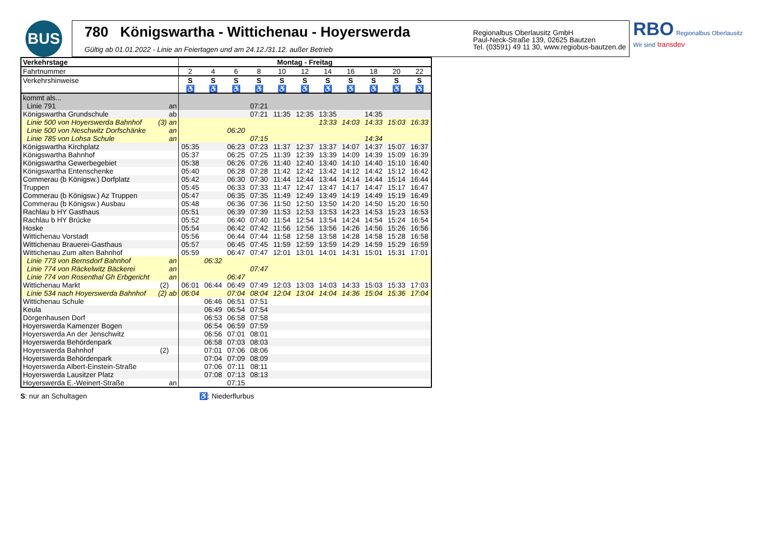BUS
780 Königswartha - Wittichenau - Hoyerswerda
Gültig ab 01.01.2022 - Linie an Feiertagen und am 24.12./31.12. außer Betrieb
Regionalbus Oberlausitz GmbH
Paul-Neck-Straße 139, 02625 Bautzen
Tel. (03591) 49 11 30, www.regiobus-bautzen.de
RBO Regionalbus Oberlausitz
Wir sind transdev
| Verkehrstage | Montag - Freitag | | | | | | | | | | |
| --- | --- | --- | --- | --- | --- | --- | --- | --- | --- | --- | --- |
| Fahrtnummer | 2 | 4 | 6 | 8 | 10 | 12 | 14 | 16 | 18 | 20 | 22 |
| Verkehrshinweise | S | S | S | S | S | S | S | S | S | S | S |
| | ♿ | ♿ | ♿ | ♿ | ♿ | ♿ | ♿ | ♿ | ♿ | ♿ | ♿ |
| kommt als... | | | | | | | | | | | |
| Linie 791 an | | | | 07:21 | | | | | | | |
| Königswartha Grundschule ab | | | | 07:21 | 11:35 | 12:35 | 13:35 | | 14:35 | | |
| Linie 500 von Hoyerswerda Bahnhof (3) an | | | | | | | 13:33 | 14:03 | 14:33 | 15:03 | 16:33 |
| Linie 500 von Neschwitz Dorfschänke an | | | 06:20 | | | | | | | | |
| Linie 785 von Lohsa Schule an | | | | 07:15 | | | | | 14:34 | | |
| Königswartha Kirchplatz | 05:35 | | 06:23 | 07:23 | 11:37 | 12:37 | 13:37 | 14:07 | 14:37 | 15:07 | 16:37 |
| Königswartha Bahnhof | 05:37 | | 06:25 | 07:25 | 11:39 | 12:39 | 13:39 | 14:09 | 14:39 | 15:09 | 16:39 |
| Königswartha Gewerbegebiet | 05:38 | | 06:26 | 07:26 | 11:40 | 12:40 | 13:40 | 14:10 | 14:40 | 15:10 | 16:40 |
| Königswartha Entenschenke | 05:40 | | 06:28 | 07:28 | 11:42 | 12:42 | 13:42 | 14:12 | 14:42 | 15:12 | 16:42 |
| Commerau (b Königsw.) Dorfplatz | 05:42 | | 06:30 | 07:30 | 11:44 | 12:44 | 13:44 | 14:14 | 14:44 | 15:14 | 16:44 |
| Truppen | 05:45 | | 06:33 | 07:33 | 11:47 | 12:47 | 13:47 | 14:17 | 14:47 | 15:17 | 16:47 |
| Commerau (b Königsw.) Az Truppen | 05:47 | | 06:35 | 07:35 | 11:49 | 12:49 | 13:49 | 14:19 | 14:49 | 15:19 | 16:49 |
| Commerau (b Königsw.) Ausbau | 05:48 | | 06:36 | 07:36 | 11:50 | 12:50 | 13:50 | 14:20 | 14:50 | 15:20 | 16:50 |
| Rachlau b HY Gasthaus | 05:51 | | 06:39 | 07:39 | 11:53 | 12:53 | 13:53 | 14:23 | 14:53 | 15:23 | 16:53 |
| Rachlau b HY Brücke | 05:52 | | 06:40 | 07:40 | 11:54 | 12:54 | 13:54 | 14:24 | 14:54 | 15:24 | 16:54 |
| Hoske | 05:54 | | 06:42 | 07:42 | 11:56 | 12:56 | 13:56 | 14:26 | 14:56 | 15:26 | 16:56 |
| Wittichenau Vorstadt | 05:56 | | 06:44 | 07:44 | 11:58 | 12:58 | 13:58 | 14:28 | 14:58 | 15:28 | 16:58 |
| Wittichenau Brauerei-Gasthaus | 05:57 | | 06:45 | 07:45 | 11:59 | 12:59 | 13:59 | 14:29 | 14:59 | 15:29 | 16:59 |
| Wittichenau Zum alten Bahnhof | 05:59 | | 06:47 | 07:47 | 12:01 | 13:01 | 14:01 | 14:31 | 15:01 | 15:31 | 17:01 |
| Linie 773 von Bernsdorf Bahnhof an | | 06:32 | | | | | | | | | |
| Linie 774 von Räckelwitz Bäckerei an | | | | 07:47 | | | | | | | |
| Linie 774 von Rosenthal Gh Erbgericht an | | | 06:47 | | | | | | | | |
| Wittichenau Markt (2) | 06:01 | 06:44 | 06:49 | 07:49 | 12:03 | 13:03 | 14:03 | 14:33 | 15:03 | 15:33 | 17:03 |
| Linie 534 nach Hoyerswerda Bahnhof (2) ab | 06:04 | | 07:04 | 08:04 | 12:04 | 13:04 | 14:04 | 14:36 | 15:04 | 15:36 | 17:04 |
| Wittichenau Schule | | 06:46 | 06:51 | 07:51 | | | | | | | |
| Keula | | 06:49 | 06:54 | 07:54 | | | | | | | |
| Dörgenhausen Dorf | | 06:53 | 06:58 | 07:58 | | | | | | | |
| Hoyerswerda Kamenzer Bogen | | 06:54 | 06:59 | 07:59 | | | | | | | |
| Hoyerswerda An der Jenschwitz | | 06:56 | 07:01 | 08:01 | | | | | | | |
| Hoyerswerda Behördenpark | | 06:58 | 07:03 | 08:03 | | | | | | | |
| Hoyerswerda Bahnhof (2) | | 07:01 | 07:06 | 08:06 | | | | | | | |
| Hoyerswerda Behördenpark | | 07:04 | 07:09 | 08:09 | | | | | | | |
| Hoyerswerda Albert-Einstein-Straße | | 07:06 | 07:11 | 08:11 | | | | | | | |
| Hoyerswerda Lausitzer Platz | | 07:08 | 07:13 | 08:13 | | | | | | | |
| Hoyerswerda E.-Weinert-Straße an | | | 07:15 | | | | | | | | |
S: nur an Schultagen ♿: Niederflurbus